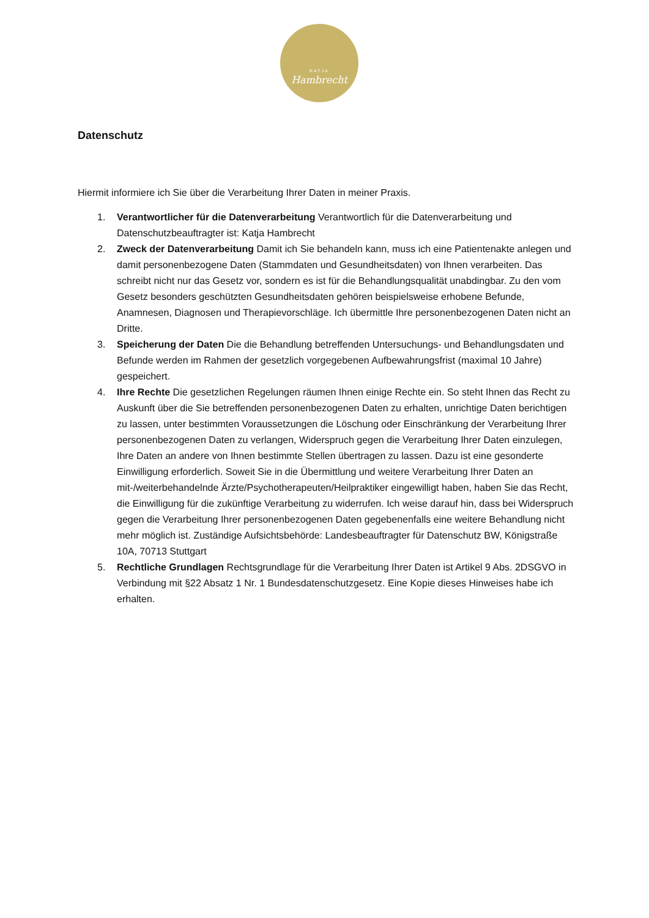KATJA
Hambrecht
Datenschutz
Hiermit informiere ich Sie über die Verarbeitung Ihrer Daten in meiner Praxis.
1. Verantwortlicher für die Datenverarbeitung Verantwortlich für die Datenverarbeitung und Datenschutzbeauftragter ist: Katja Hambrecht
2. Zweck der Datenverarbeitung Damit ich Sie behandeln kann, muss ich eine Patientenakte anlegen und damit personenbezogene Daten (Stammdaten und Gesundheitsdaten) von Ihnen verarbeiten. Das schreibt nicht nur das Gesetz vor, sondern es ist für die Behandlungsqualität unabdingbar. Zu den vom Gesetz besonders geschützten Gesundheitsdaten gehören beispielsweise erhobene Befunde, Anamnesen, Diagnosen und Therapievorschläge. Ich übermittle Ihre personenbezogenen Daten nicht an Dritte.
3. Speicherung der Daten Die die Behandlung betreffenden Untersuchungs- und Behandlungsdaten und Befunde werden im Rahmen der gesetzlich vorgegebenen Aufbewahrungsfrist (maximal 10 Jahre) gespeichert.
4. Ihre Rechte Die gesetzlichen Regelungen räumen Ihnen einige Rechte ein. So steht Ihnen das Recht zu Auskunft über die Sie betreffenden personenbezogenen Daten zu erhalten, unrichtige Daten berichtigen zu lassen, unter bestimmten Voraussetzungen die Löschung oder Einschränkung der Verarbeitung Ihrer personenbezogenen Daten zu verlangen, Widerspruch gegen die Verarbeitung Ihrer Daten einzulegen, Ihre Daten an andere von Ihnen bestimmte Stellen übertragen zu lassen. Dazu ist eine gesonderte Einwilligung erforderlich. Soweit Sie in die Übermittlung und weitere Verarbeitung Ihrer Daten an mit-/weiterbehandelnde Ärzte/Psychotherapeuten/Heilpraktiker eingewilligt haben, haben Sie das Recht, die Einwilligung für die zukünftige Verarbeitung zu widerrufen. Ich weise darauf hin, dass bei Widerspruch gegen die Verarbeitung Ihrer personenbezogenen Daten gegebenenfalls eine weitere Behandlung nicht mehr möglich ist. Zuständige Aufsichtsbehörde: Landesbeauftragter für Datenschutz BW, Königstraße 10A, 70713 Stuttgart
5. Rechtliche Grundlagen Rechtsgrundlage für die Verarbeitung Ihrer Daten ist Artikel 9 Abs. 2DSGVO in Verbindung mit §22 Absatz 1 Nr. 1 Bundesdatenschutzgesetz. Eine Kopie dieses Hinweises habe ich erhalten.